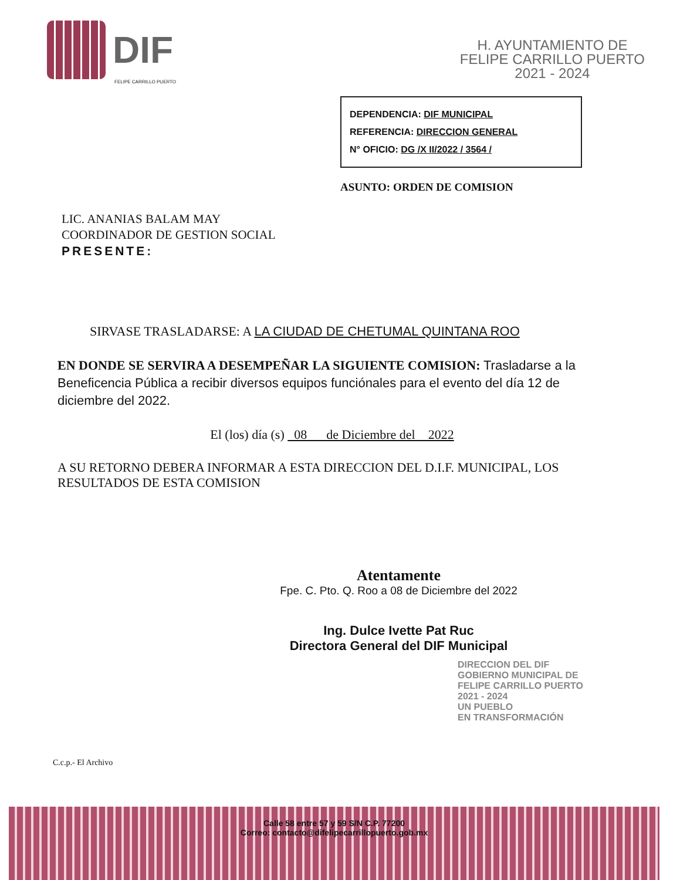DIF
FELIPE CARRILLO PUERTO
H. AYUNTAMIENTO DE
FELIPE CARRILLO PUERTO
2021 - 2024
DEPENDENCIA: DIF MUNICIPAL
REFERENCIA: DIRECCION GENERAL
N° OFICIO: DG /X II/2022 / 3564 /
ASUNTO: ORDEN DE COMISION
LIC. ANANIAS BALAM MAY
COORDINADOR DE GESTION SOCIAL
PRESENTE:
SIRVASE TRASLADARSE: A LA CIUDAD DE CHETUMAL QUINTANA ROO
EN DONDE SE SERVIRA A DESEMPEÑAR LA SIGUIENTE COMISION: Trasladarse a la Beneficencia Pública a recibir diversos equipos funciónales para el evento del día 12 de diciembre del 2022.
El (los) día (s) 08 de Diciembre del 2022
A SU RETORNO DEBERA INFORMAR A ESTA DIRECCION DEL D.I.F. MUNICIPAL, LOS RESULTADOS DE ESTA COMISION
Atentamente
Fpe. C. Pto. Q. Roo a 08 de Diciembre del 2022
Ing. Dulce Ivette Pat Ruc
Directora General del DIF Municipal
DIRECCION DEL DIF
GOBIERNO MUNICIPAL DE
FELIPE CARRILLO PUERTO
2021 - 2024
UN PUEBLO
EN TRANSFORMACIÓN
C.c.p.- El Archivo
Calle 58 entre 57 y 59 S/N C.P. 77200
Correo: contacto@difelipecarrillopuerto.gob.mx